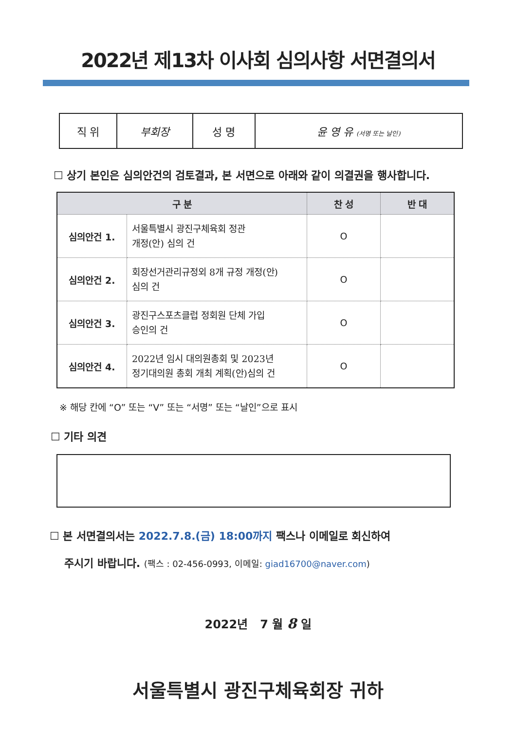2022년 제13차 이사회 심의사항 서면결의서
| 직 위 | 부회장 | 성 명 | 윤 영 유 (서명 또는 날인) |
☐ 상기 본인은 심의안건의 검토결과, 본 서면으로 아래와 같이 의결권을 행사합니다.
| 구 분 | | 찬 성 | 반 대 |
| --- | --- | --- | --- |
| 심의안건 1. | 서울특별시 광진구체육회 정관 개정(안) 심의 건 | O | |
| 심의안건 2. | 회장선거관리규정외 8개 규정 개정(안) 심의 건 | O | |
| 심의안건 3. | 광진구스포츠클럽 정회원 단체 가입 승인의 건 | O | |
| 심의안건 4. | 2022년 임시 대의원총회 및 2023년 정기대의원 총회 개최 계획(안)심의 건 | O | |
※ 해당 칸에 “O” 또는 “V” 또는 “서명” 또는 “날인”으로 표시
☐ 기타 의견
☐ 본 서면결의서는 2022.7.8.(금) 18:00까지 팩스나 이메일로 회신하여
주시기 바랍니다. (팩스 : 02-456-0993, 이메일: giad16700@naver.com)
2022년 7 월 8 일
서울특별시 광진구체육회장 귀하